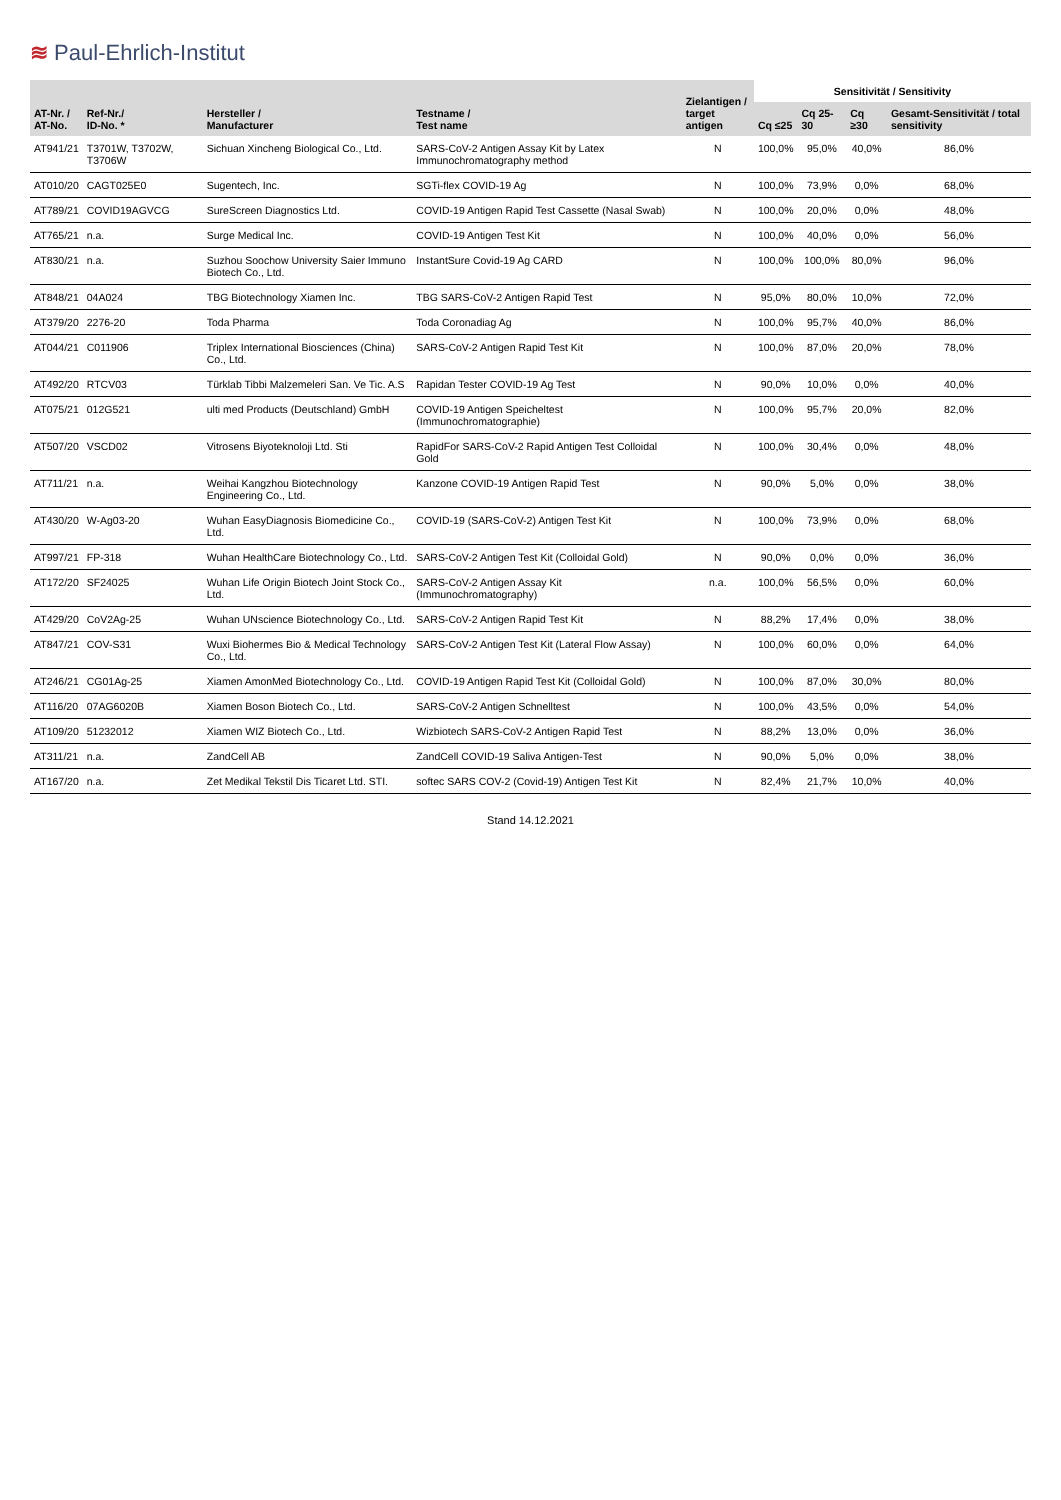≋ Paul-Ehrlich-Institut
| AT-Nr. / AT-No. | Ref-Nr./ ID-No. * | Hersteller / Manufacturer | Testname / Test name | Zielantigen / target antigen | Sensitivität / Sensitivity | | | |
| --- | --- | --- | --- | --- | --- | --- | --- | --- |
| | | | | | Cq ≤25 | Cq 25-30 | Cq ≥30 | Gesamt-Sensitivität / total sensitivity |
| AT941/21 | T3701W, T3702W, T3706W | Sichuan Xincheng Biological Co., Ltd. | SARS-CoV-2 Antigen Assay Kit by Latex Immunochromatography method | N | 100,0% | 95,0% | 40,0% | 86,0% |
| AT010/20 | CAGT025E0 | Sugentech, Inc. | SGTi-flex COVID-19 Ag | N | 100,0% | 73,9% | 0,0% | 68,0% |
| AT789/21 | COVID19AGVCG | SureScreen Diagnostics Ltd. | COVID-19 Antigen Rapid Test Cassette (Nasal Swab) | N | 100,0% | 20,0% | 0,0% | 48,0% |
| AT765/21 | n.a. | Surge Medical Inc. | COVID-19 Antigen Test Kit | N | 100,0% | 40,0% | 0,0% | 56,0% |
| AT830/21 | n.a. | Suzhou Soochow University Saier Immuno Biotech Co., Ltd. | InstantSure Covid-19 Ag CARD | N | 100,0% | 100,0% | 80,0% | 96,0% |
| AT848/21 | 04A024 | TBG Biotechnology Xiamen Inc. | TBG SARS-CoV-2 Antigen Rapid Test | N | 95,0% | 80,0% | 10,0% | 72,0% |
| AT379/20 | 2276-20 | Toda Pharma | Toda Coronadiag Ag | N | 100,0% | 95,7% | 40,0% | 86,0% |
| AT044/21 | C011906 | Triplex International Biosciences (China) Co., Ltd. | SARS-CoV-2 Antigen Rapid Test Kit | N | 100,0% | 87,0% | 20,0% | 78,0% |
| AT492/20 | RTCV03 | Türklab Tibbi Malzemeleri San. Ve Tic. A.S | Rapidan Tester COVID-19 Ag Test | N | 90,0% | 10,0% | 0,0% | 40,0% |
| AT075/21 | 012G521 | ulti med Products (Deutschland) GmbH | COVID-19 Antigen Speicheltest (Immunochromatographie) | N | 100,0% | 95,7% | 20,0% | 82,0% |
| AT507/20 | VSCD02 | Vitrosens Biyoteknoloji Ltd. Sti | RapidFor SARS-CoV-2 Rapid Antigen Test Colloidal Gold | N | 100,0% | 30,4% | 0,0% | 48,0% |
| AT711/21 | n.a. | Weihai Kangzhou Biotechnology Engineering Co., Ltd. | Kanzone COVID-19 Antigen Rapid Test | N | 90,0% | 5,0% | 0,0% | 38,0% |
| AT430/20 | W-Ag03-20 | Wuhan EasyDiagnosis Biomedicine Co., Ltd. | COVID-19 (SARS-CoV-2) Antigen Test Kit | N | 100,0% | 73,9% | 0,0% | 68,0% |
| AT997/21 | FP-318 | Wuhan HealthCare Biotechnology Co., Ltd. | SARS-CoV-2 Antigen Test Kit (Colloidal Gold) | N | 90,0% | 0,0% | 0,0% | 36,0% |
| AT172/20 | SF24025 | Wuhan Life Origin Biotech Joint Stock Co., Ltd. | SARS-CoV-2 Antigen Assay Kit (Immunochromatography) | n.a. | 100,0% | 56,5% | 0,0% | 60,0% |
| AT429/20 | CoV2Ag-25 | Wuhan UNscience Biotechnology Co., Ltd. | SARS-CoV-2 Antigen Rapid Test Kit | N | 88,2% | 17,4% | 0,0% | 38,0% |
| AT847/21 | COV-S31 | Wuxi Biohermes Bio & Medical Technology Co., Ltd. | SARS-CoV-2 Antigen Test Kit (Lateral Flow Assay) | N | 100,0% | 60,0% | 0,0% | 64,0% |
| AT246/21 | CG01Ag-25 | Xiamen AmonMed Biotechnology Co., Ltd. | COVID-19 Antigen Rapid Test Kit (Colloidal Gold) | N | 100,0% | 87,0% | 30,0% | 80,0% |
| AT116/20 | 07AG6020B | Xiamen Boson Biotech Co., Ltd. | SARS-CoV-2 Antigen Schnelltest | N | 100,0% | 43,5% | 0,0% | 54,0% |
| AT109/20 | 51232012 | Xiamen WIZ Biotech Co., Ltd. | Wizbiotech SARS-CoV-2 Antigen Rapid Test | N | 88,2% | 13,0% | 0,0% | 36,0% |
| AT311/21 | n.a. | ZandCell AB | ZandCell COVID-19 Saliva Antigen-Test | N | 90,0% | 5,0% | 0,0% | 38,0% |
| AT167/20 | n.a. | Zet Medikal Tekstil Dis Ticaret Ltd. STI. | softec SARS COV-2 (Covid-19) Antigen Test Kit | N | 82,4% | 21,7% | 10,0% | 40,0% |
Stand 14.12.2021